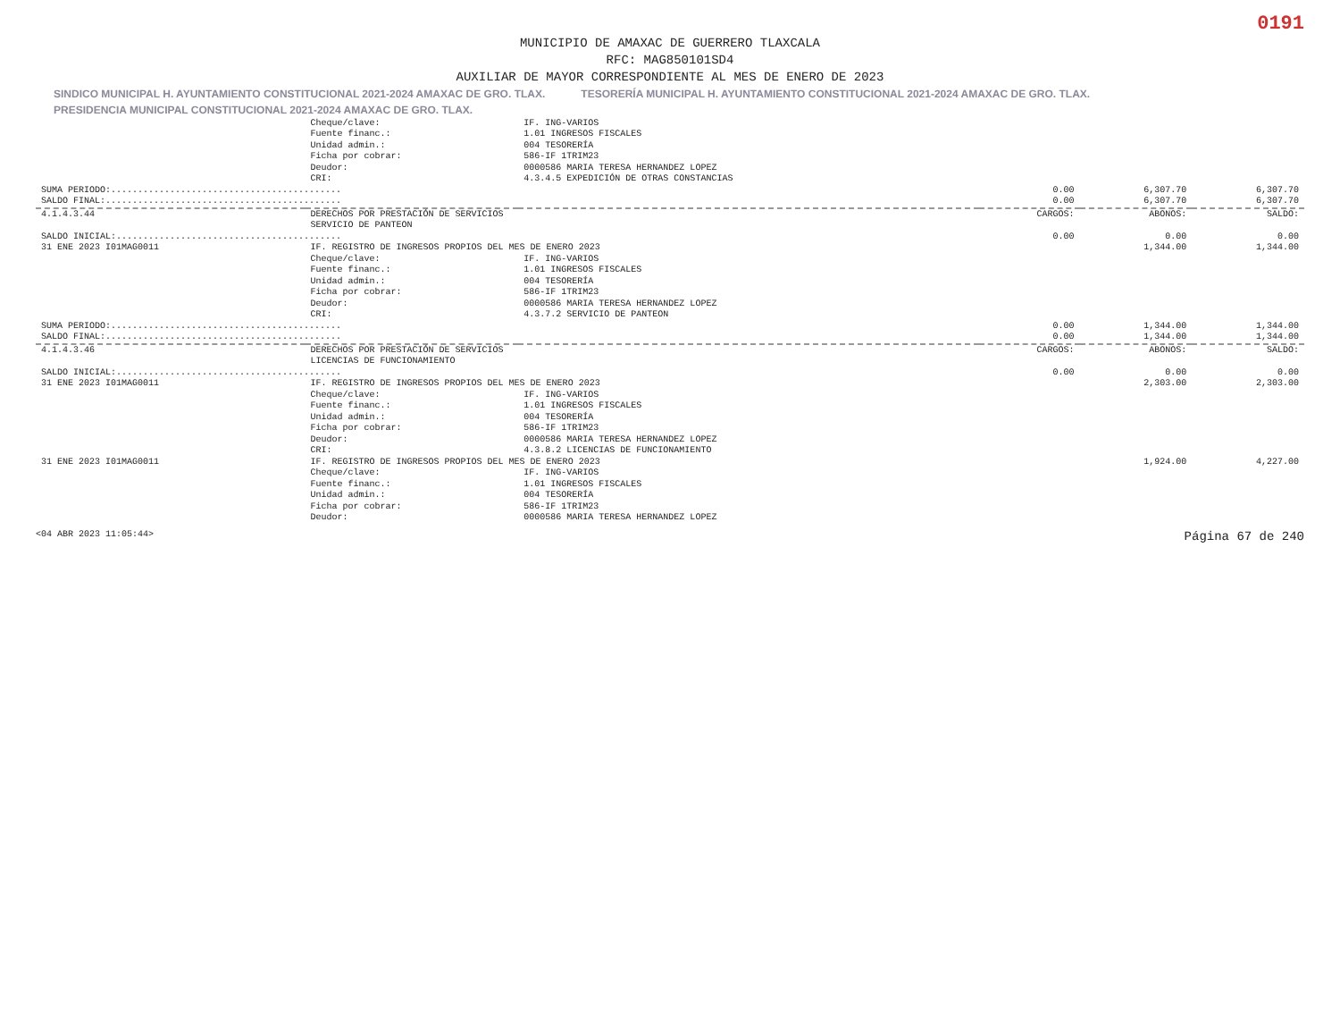0191
MUNICIPIO DE AMAXAC DE GUERRERO TLAXCALA
RFC: MAG850101SD4
AUXILIAR DE MAYOR CORRESPONDIENTE AL MES DE ENERO DE 2023
SINDICO MUNICIPAL H. AYUNTAMIENTO CONSTITUCIONAL 2021-2024 AMAXAC DE GRO. TLAX. TESORERÍA MUNICIPAL H. AYUNTAMIENTO CONSTITUCIONAL 2021-2024 AMAXAC DE GRO. TLAX. PRESIDENCIA MUNICIPAL CONSTITUCIONAL 2021-2024 AMAXAC DE GRO. TLAX.
| | Cheque/clave: | IF. ING-VARIOS | | | |
| | Fuente financ.: | 1.01 INGRESOS FISCALES | | | |
| | Unidad admin.: | 004 TESORERÍA | | | |
| | Ficha por cobrar: | 586-IF 1TRIM23 | | | |
| | Deudor: | 0000586 MARIA TERESA HERNANDEZ LOPEZ | | | |
| | CRI: | 4.3.4.5 EXPEDICIÓN DE OTRAS CONSTANCIAS | | | |
| SUMA PERIODO:........................................... | | | 0.00 | 6,307.70 | 6,307.70 |
| SALDO FINAL:............................................ | | | 0.00 | 6,307.70 | 6,307.70 |
| 4.1.4.3.44 | DERECHOS POR PRESTACIÓN DE SERVICIOS SERVICIO DE PANTEON | | CARGOS: | ABONOS: | SALDO: |
| SALDO INICIAL:.......................................... | | | 0.00 | 0.00 | 0.00 |
| 31 ENE 2023 I01MAG0011 | IF. REGISTRO DE INGRESOS PROPIOS DEL MES DE ENERO 2023 | | | 1,344.00 | 1,344.00 |
| | Cheque/clave: | IF. ING-VARIOS | | | |
| | Fuente financ.: | 1.01 INGRESOS FISCALES | | | |
| | Unidad admin.: | 004 TESORERÍA | | | |
| | Ficha por cobrar: | 586-IF 1TRIM23 | | | |
| | Deudor: | 0000586 MARIA TERESA HERNANDEZ LOPEZ | | | |
| | CRI: | 4.3.7.2 SERVICIO DE PANTEON | | | |
| SUMA PERIODO:........................................... | | | 0.00 | 1,344.00 | 1,344.00 |
| SALDO FINAL:............................................ | | | 0.00 | 1,344.00 | 1,344.00 |
| 4.1.4.3.46 | DERECHOS POR PRESTACIÓN DE SERVICIOS LICENCIAS DE FUNCIONAMIENTO | | CARGOS: | ABONOS: | SALDO: |
| SALDO INICIAL:.......................................... | | | 0.00 | 0.00 | 0.00 |
| 31 ENE 2023 I01MAG0011 | IF. REGISTRO DE INGRESOS PROPIOS DEL MES DE ENERO 2023 | | | 2,303.00 | 2,303.00 |
| | Cheque/clave: | IF. ING-VARIOS | | | |
| | Fuente financ.: | 1.01 INGRESOS FISCALES | | | |
| | Unidad admin.: | 004 TESORERÍA | | | |
| | Ficha por cobrar: | 586-IF 1TRIM23 | | | |
| | Deudor: | 0000586 MARIA TERESA HERNANDEZ LOPEZ | | | |
| | CRI: | 4.3.8.2 LICENCIAS DE FUNCIONAMIENTO | | | |
| 31 ENE 2023 I01MAG0011 | IF. REGISTRO DE INGRESOS PROPIOS DEL MES DE ENERO 2023 | | | 1,924.00 | 4,227.00 |
| | Cheque/clave: | IF. ING-VARIOS | | | |
| | Fuente financ.: | 1.01 INGRESOS FISCALES | | | |
| | Unidad admin.: | 004 TESORERÍA | | | |
| | Ficha por cobrar: | 586-IF 1TRIM23 | | | |
| | Deudor: | 0000586 MARIA TERESA HERNANDEZ LOPEZ | | | |
<04 ABR 2023 11:05:44> Página 67 de 240